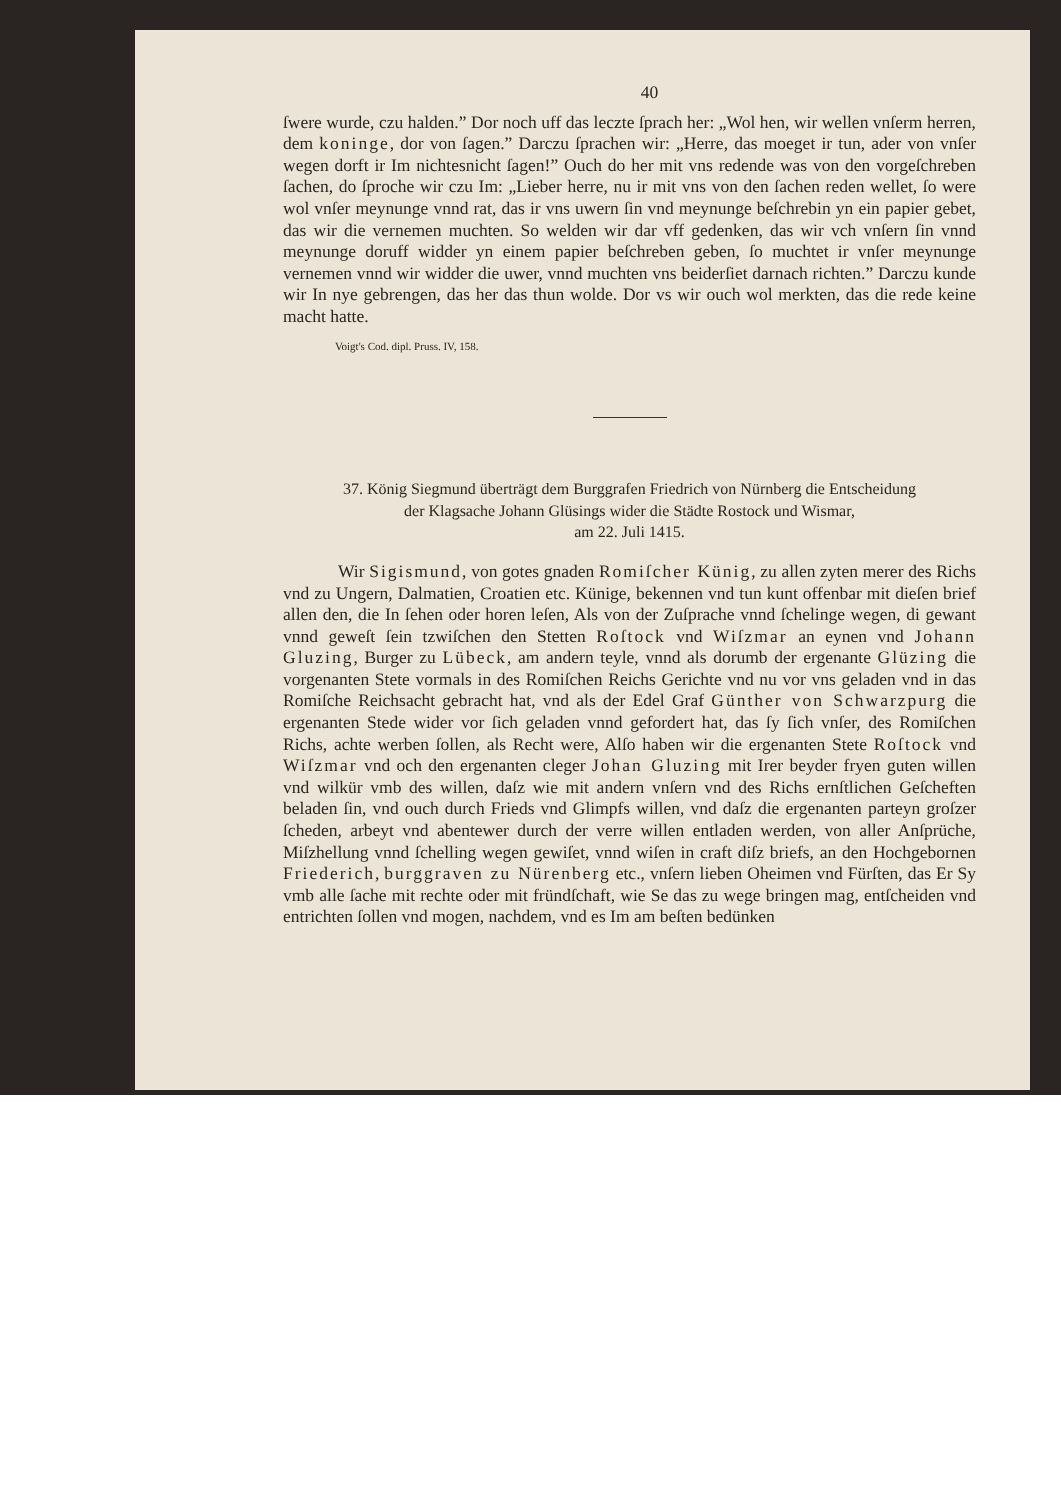40
ſwere wurde, czu halden.” Dor noch uff das leczte ſprach her: „Wol hen, wir wellen vnſerm herren, dem koninge, dor von ſagen.” Darczu ſprachen wir: „Herre, das moeget ir tun, ader von vnſer wegen dorft ir Im nichtesnicht ſagen!” Ouch do her mit vns redende was von den vorgeſchreben ſachen, do ſproche wir czu Im: „Lieber herre, nu ir mit vns von den ſachen reden wellet, ſo were wol vnſer meynunge vnnd rat, das ir vns uwern ſin vnd meynunge beſchrebin yn ein papier gebet, das wir die vernemen muchten. So welden wir dar vff gedenken, das wir vch vnſern ſin vnnd meynunge doruff widder yn einem papier beſchreben geben, ſo muchtet ir vnſer meynunge vernemen vnnd wir widder die uwer, vnnd muchten vns beiderſiet darnach richten.” Darczu kunde wir In nye gebrengen, das her das thun wolde. Dor vs wir ouch wol merkten, das die rede keine macht hatte.
Voigt's Cod. dipl. Pruss. IV, 158.
37. König Siegmund überträgt dem Burggrafen Friedrich von Nürnberg die Entscheidung
der Klagsache Johann Glüsings wider die Städte Rostock und Wismar,
am 22. Juli 1415.
Wir Sigismund, von gotes gnaden Romiſcher Künig, zu allen zyten merer des Richs vnd zu Ungern, Dalmatien, Croatien etc. Künige, bekennen vnd tun kunt offenbar mit dieſen brief allen den, die In ſehen oder horen leſen, Als von der Zuſprache vnnd ſchelinge wegen, di gewant vnnd geweſt ſein tzwiſchen den Stetten Roſtock vnd Wiſzmar an eynen vnd Johann Gluzing, Burger zu Lübeck, am andern teyle, vnnd als dorumb der ergenante Glüzing die vorgenanten Stete vormals in des Romiſchen Reichs Gerichte vnd nu vor vns geladen vnd in das Romiſche Reichsacht gebracht hat, vnd als der Edel Graf Günther von Schwarzpurg die ergenanten Stede wider vor ſich geladen vnnd gefordert hat, das ſy ſich vnſer, des Romiſchen Richs, achte werben ſollen, als Recht were, Alſo haben wir die ergenanten Stete Roſtock vnd Wiſzmar vnd och den ergenanten cleger Johan Gluzing mit Irer beyder fryen guten willen vnd wilkür vmb des willen, daſz wie mit andern vnſern vnd des Richs ernſtlichen Geſcheften beladen ſin, vnd ouch durch Frieds vnd Glimpfs willen, vnd daſz die ergenanten parteyn groſzer ſcheden, arbeyt vnd abentewer durch der verre willen entladen werden, von aller Anſprüche, Miſzhellung vnnd ſchelling wegen gewiſet, vnnd wiſen in craft diſz briefs, an den Hochgebornen Friederich, burggraven zu Nürenberg etc., vnſern lieben Oheimen vnd Fürſten, das Er Sy vmb alle ſache mit rechte oder mit fründſchaft, wie Se das zu wege bringen mag, entſcheiden vnd entrichten ſollen vnd mogen, nachdem, vnd es Im am beſten bedünken